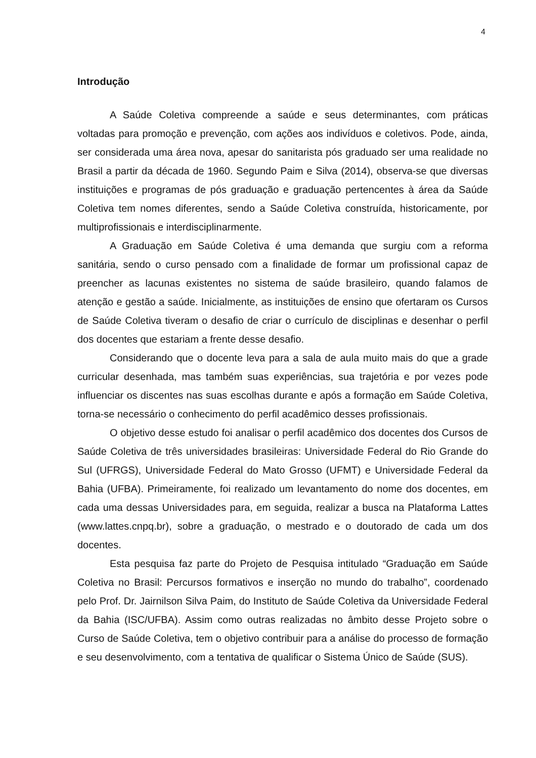4
Introdução
A Saúde Coletiva compreende a saúde e seus determinantes, com práticas voltadas para promoção e prevenção, com ações aos indivíduos e coletivos. Pode, ainda, ser considerada uma área nova, apesar do sanitarista pós graduado ser uma realidade no Brasil a partir da década de 1960. Segundo Paim e Silva (2014), observa-se que diversas instituições e programas de pós graduação e graduação pertencentes à área da Saúde Coletiva tem nomes diferentes, sendo a Saúde Coletiva construída, historicamente, por multiprofissionais e interdisciplinarmente.
A Graduação em Saúde Coletiva é uma demanda que surgiu com a reforma sanitária, sendo o curso pensado com a finalidade de formar um profissional capaz de preencher as lacunas existentes no sistema de saúde brasileiro, quando falamos de atenção e gestão a saúde. Inicialmente, as instituições de ensino que ofertaram os Cursos de Saúde Coletiva tiveram o desafio de criar o currículo de disciplinas e desenhar o perfil dos docentes que estariam a frente desse desafio.
Considerando que o docente leva para a sala de aula muito mais do que a grade curricular desenhada, mas também suas experiências, sua trajetória e por vezes pode influenciar os discentes nas suas escolhas durante e após a formação em Saúde Coletiva, torna-se necessário o conhecimento do perfil acadêmico desses profissionais.
O objetivo desse estudo foi analisar o perfil acadêmico dos docentes dos Cursos de Saúde Coletiva de três universidades brasileiras: Universidade Federal do Rio Grande do Sul (UFRGS), Universidade Federal do Mato Grosso (UFMT) e Universidade Federal da Bahia (UFBA). Primeiramente, foi realizado um levantamento do nome dos docentes, em cada uma dessas Universidades para, em seguida, realizar a busca na Plataforma Lattes (www.lattes.cnpq.br), sobre a graduação, o mestrado e o doutorado de cada um dos docentes.
Esta pesquisa faz parte do Projeto de Pesquisa intitulado “Graduação em Saúde Coletiva no Brasil: Percursos formativos e inserção no mundo do trabalho”, coordenado pelo Prof. Dr. Jairnilson Silva Paim, do Instituto de Saúde Coletiva da Universidade Federal da Bahia (ISC/UFBA). Assim como outras realizadas no âmbito desse Projeto sobre o Curso de Saúde Coletiva, tem o objetivo contribuir para a análise do processo de formação e seu desenvolvimento, com a tentativa de qualificar o Sistema Único de Saúde (SUS).